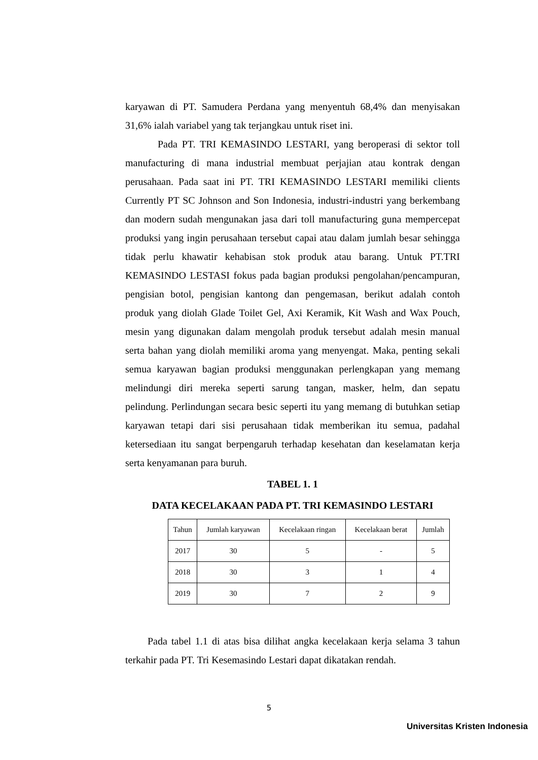karyawan di PT. Samudera Perdana yang menyentuh 68,4% dan menyisakan 31,6% ialah variabel yang tak terjangkau untuk riset ini.
Pada PT. TRI KEMASINDO LESTARI, yang beroperasi di sektor toll manufacturing di mana industrial membuat perjajian atau kontrak dengan perusahaan. Pada saat ini PT. TRI KEMASINDO LESTARI memiliki clients Currently PT SC Johnson and Son Indonesia, industri-industri yang berkembang dan modern sudah mengunakan jasa dari toll manufacturing guna mempercepat produksi yang ingin perusahaan tersebut capai atau dalam jumlah besar sehingga tidak perlu khawatir kehabisan stok produk atau barang. Untuk PT.TRI KEMASINDO LESTASI fokus pada bagian produksi pengolahan/pencampuran, pengisian botol, pengisian kantong dan pengemasan, berikut adalah contoh produk yang diolah Glade Toilet Gel, Axi Keramik, Kit Wash and Wax Pouch, mesin yang digunakan dalam mengolah produk tersebut adalah mesin manual serta bahan yang diolah memiliki aroma yang menyengat. Maka, penting sekali semua karyawan bagian produksi menggunakan perlengkapan yang memang melindungi diri mereka seperti sarung tangan, masker, helm, dan sepatu pelindung. Perlindungan secara besic seperti itu yang memang di butuhkan setiap karyawan tetapi dari sisi perusahaan tidak memberikan itu semua, padahal ketersediaan itu sangat berpengaruh terhadap kesehatan dan keselamatan kerja serta kenyamanan para buruh.
TABEL 1. 1
DATA KECELAKAAN PADA PT. TRI KEMASINDO LESTARI
| Tahun | Jumlah karyawan | Kecelakaan ringan | Kecelakaan berat | Jumlah |
| 2017 | 30 | 5 | - | 5 |
| 2018 | 30 | 3 | 1 | 4 |
| 2019 | 30 | 7 | 2 | 9 |
Pada tabel 1.1 di atas bisa dilihat angka kecelakaan kerja selama 3 tahun terkahir pada PT. Tri Kesemasindo Lestari dapat dikatakan rendah.
5
Universitas Kristen Indonesia